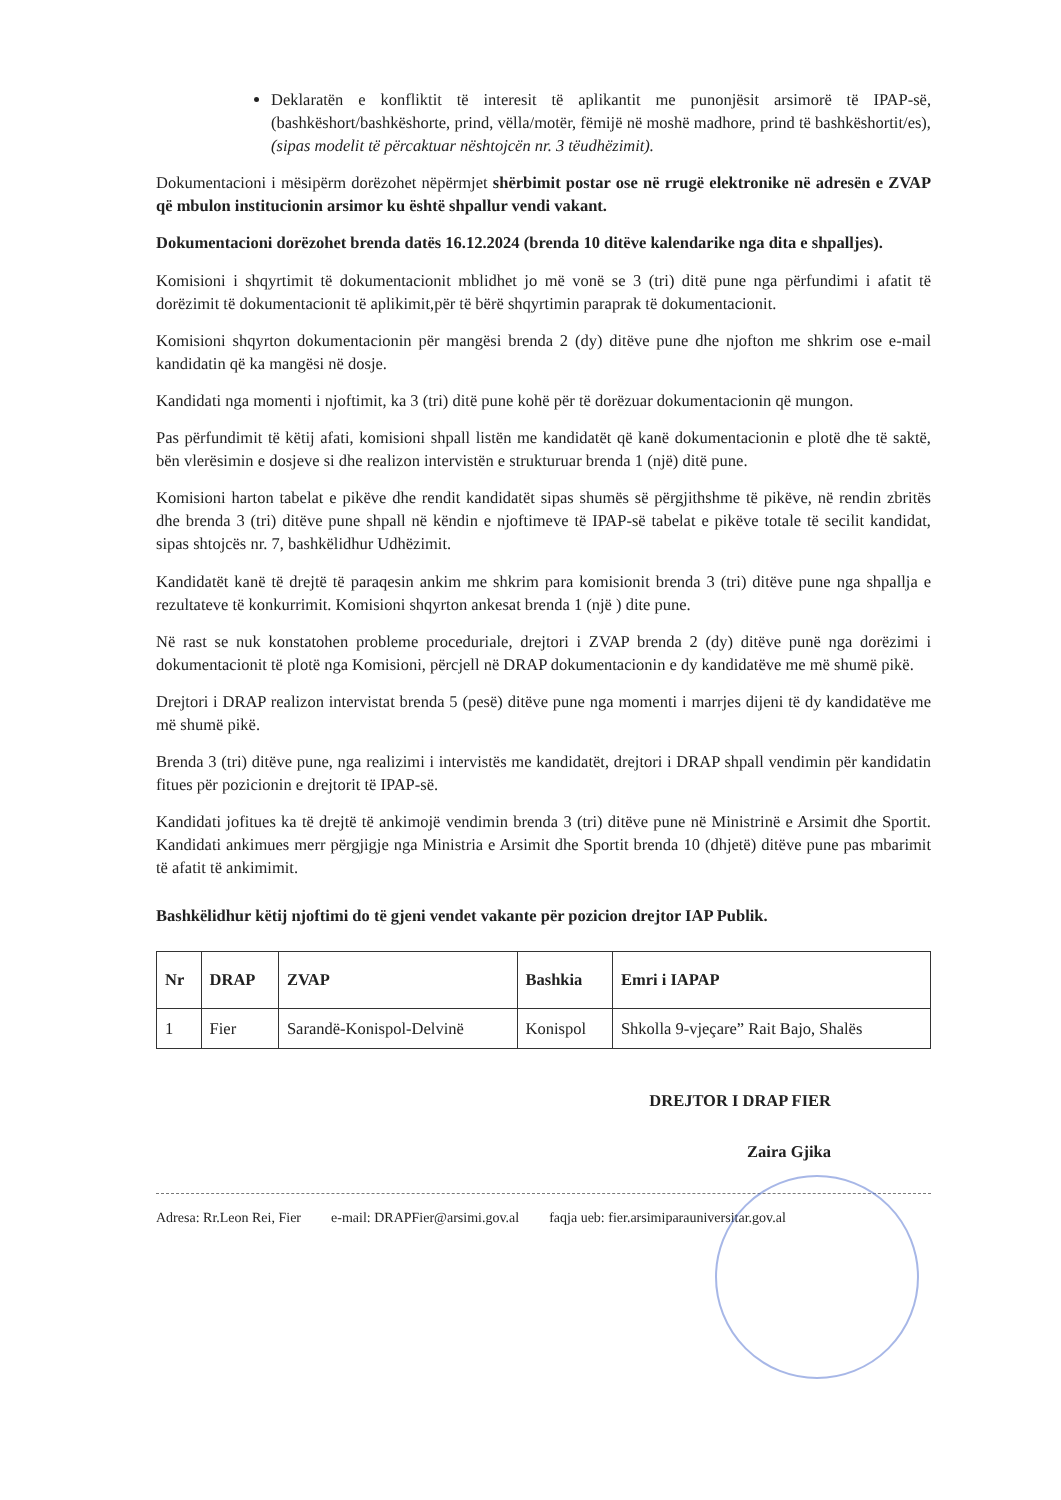Deklaratën e konfliktit të interesit të aplikantit me punonjësit arsimorë të IPAP-së,(bashkëshort/bashkëshorte, prind, vëlla/motër, fëmijë në moshë madhore, prind të bashkëshortit/es),(sipas modelit të përcaktuar nështojcën nr. 3 tëudhëzimit).
Dokumentacioni i mësipërm dorëzohet nëpërmjet shërbimit postar ose në rrugë elektronike në adresën e ZVAP që mbulon institucionin arsimor ku është shpallur vendi vakant.
Dokumentacioni dorëzohet brenda datës 16.12.2024 (brenda 10 ditëve kalendarike nga dita e shpalljes).
Komisioni i shqyrtimit të dokumentacionit mblidhet jo më vonë se 3 (tri) ditë pune nga përfundimi i afatit të dorëzimit të dokumentacionit të aplikimit,për të bërë shqyrtimin paraprak të dokumentacionit.
Komisioni shqyrton dokumentacionin për mangësi brenda 2 (dy) ditëve pune dhe njofton me shkrim ose e-mail kandidatin që ka mangësi në dosje.
Kandidati nga momenti i njoftimit, ka 3 (tri) ditë pune kohë për të dorëzuar dokumentacionin që mungon.
Pas përfundimit të këtij afati, komisioni shpall listën me kandidatët që kanë dokumentacionin e plotë dhe të saktë, bën vlerësimin e dosjeve si dhe realizon intervistën e strukturuar brenda 1 (një) ditë pune.
Komisioni harton tabelat e pikëve dhe rendit kandidatët sipas shumës së përgjithshme të pikëve, në rendin zbritës dhe brenda 3 (tri) ditëve pune shpall në këndin e njoftimeve të IPAP-së tabelat e pikëve totale të secilit kandidat, sipas shtojcës nr. 7, bashkëlidhur Udhëzimit.
Kandidatët kanë të drejtë të paraqesin ankim me shkrim para komisionit brenda 3 (tri) ditëve pune nga shpallja e rezultateve të konkurrimit. Komisioni shqyrton ankesat brenda 1 (një ) dite pune.
Në rast se nuk konstatohen probleme proceduriale, drejtori i ZVAP brenda 2 (dy) ditëve punë nga dorëzimi i dokumentacionit të plotë nga Komisioni, përcjell në DRAP dokumentacionin e dy kandidatëve me më shumë pikë.
Drejtori i DRAP realizon intervistat brenda 5 (pesë) ditëve pune nga momenti i marrjes dijeni të dy kandidatëve me më shumë pikë.
Brenda 3 (tri) ditëve pune, nga realizimi i intervistës me kandidatët, drejtori i DRAP shpall vendimin për kandidatin fitues për pozicionin e drejtorit të IPAP-së.
Kandidati jofitues ka të drejtë të ankimojë vendimin brenda 3 (tri) ditëve pune në Ministrinë e Arsimit dhe Sportit. Kandidati ankimues merr përgjigje nga Ministria e Arsimit dhe Sportit brenda 10 (dhjetë) ditëve pune pas mbarimit të afatit të ankimimit.
Bashkëlidhur këtij njoftimi do të gjeni vendet vakante për pozicion drejtor IAP Publik.
| Nr | DRAP | ZVAP | Bashkia | Emri i IAPAP |
| --- | --- | --- | --- | --- |
| 1 | Fier | Sarandë-Konispol-Delvinë | Konispol | Shkolla 9-vjeçare” Rait Bajo, Shalës |
DREJTOR I DRAP FIER
Zaira Gjika
Adresa: Rr.Leon Rei, Fier e-mail: DRAPFier@arsimi.gov.al faqja ueb: fier.arsimiparauniversitar.gov.al